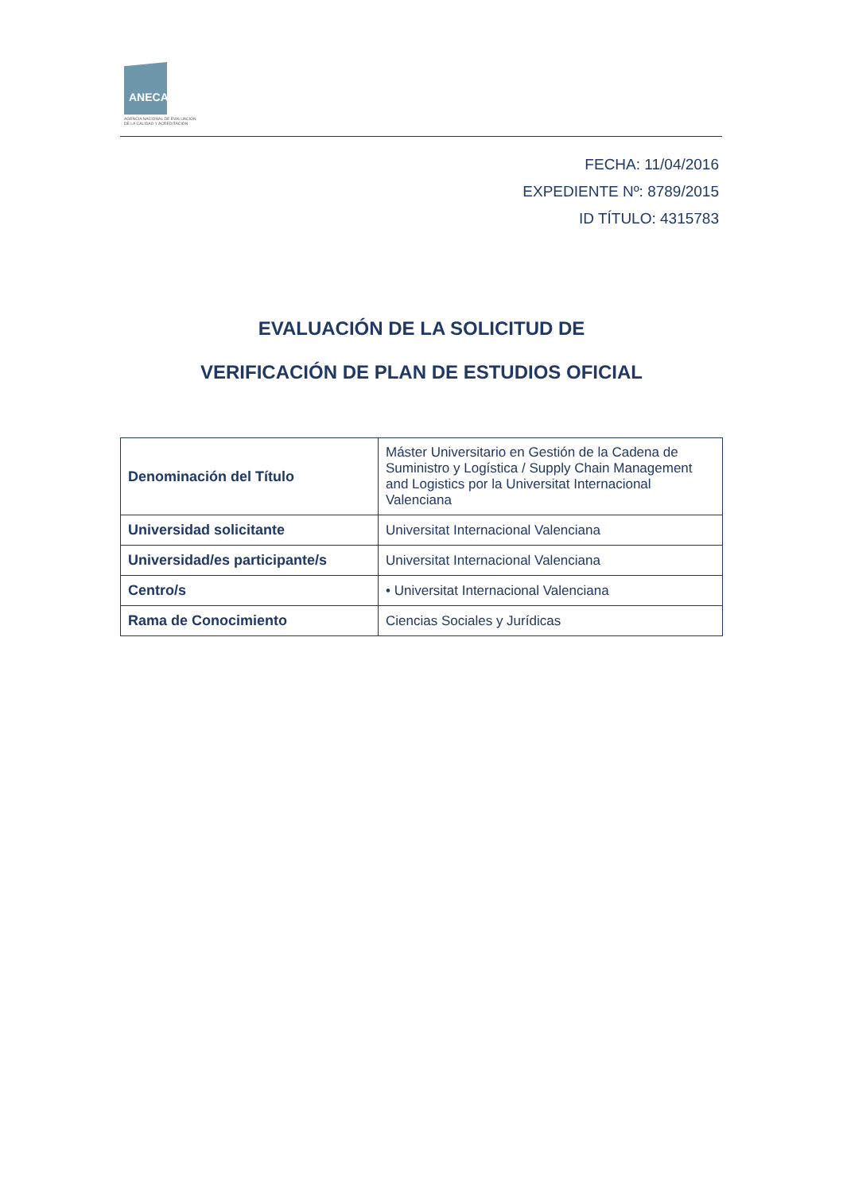ANECA
AGENCIA NACIONAL DE EVALUACIÓN
DE LA CALIDAD Y ACREDITACIÓN
FECHA: 11/04/2016
EXPEDIENTE Nº: 8789/2015
ID TÍTULO: 4315783
EVALUACIÓN DE LA SOLICITUD DE
VERIFICACIÓN DE PLAN DE ESTUDIOS OFICIAL
| Denominación del Título | Máster Universitario en Gestión de la Cadena de Suministro y Logística / Supply Chain Management and Logistics por la Universitat Internacional Valenciana |
| Universidad solicitante | Universitat Internacional Valenciana |
| Universidad/es participante/s | Universitat Internacional Valenciana |
| Centro/s | • Universitat Internacional Valenciana |
| Rama de Conocimiento | Ciencias Sociales y Jurídicas |